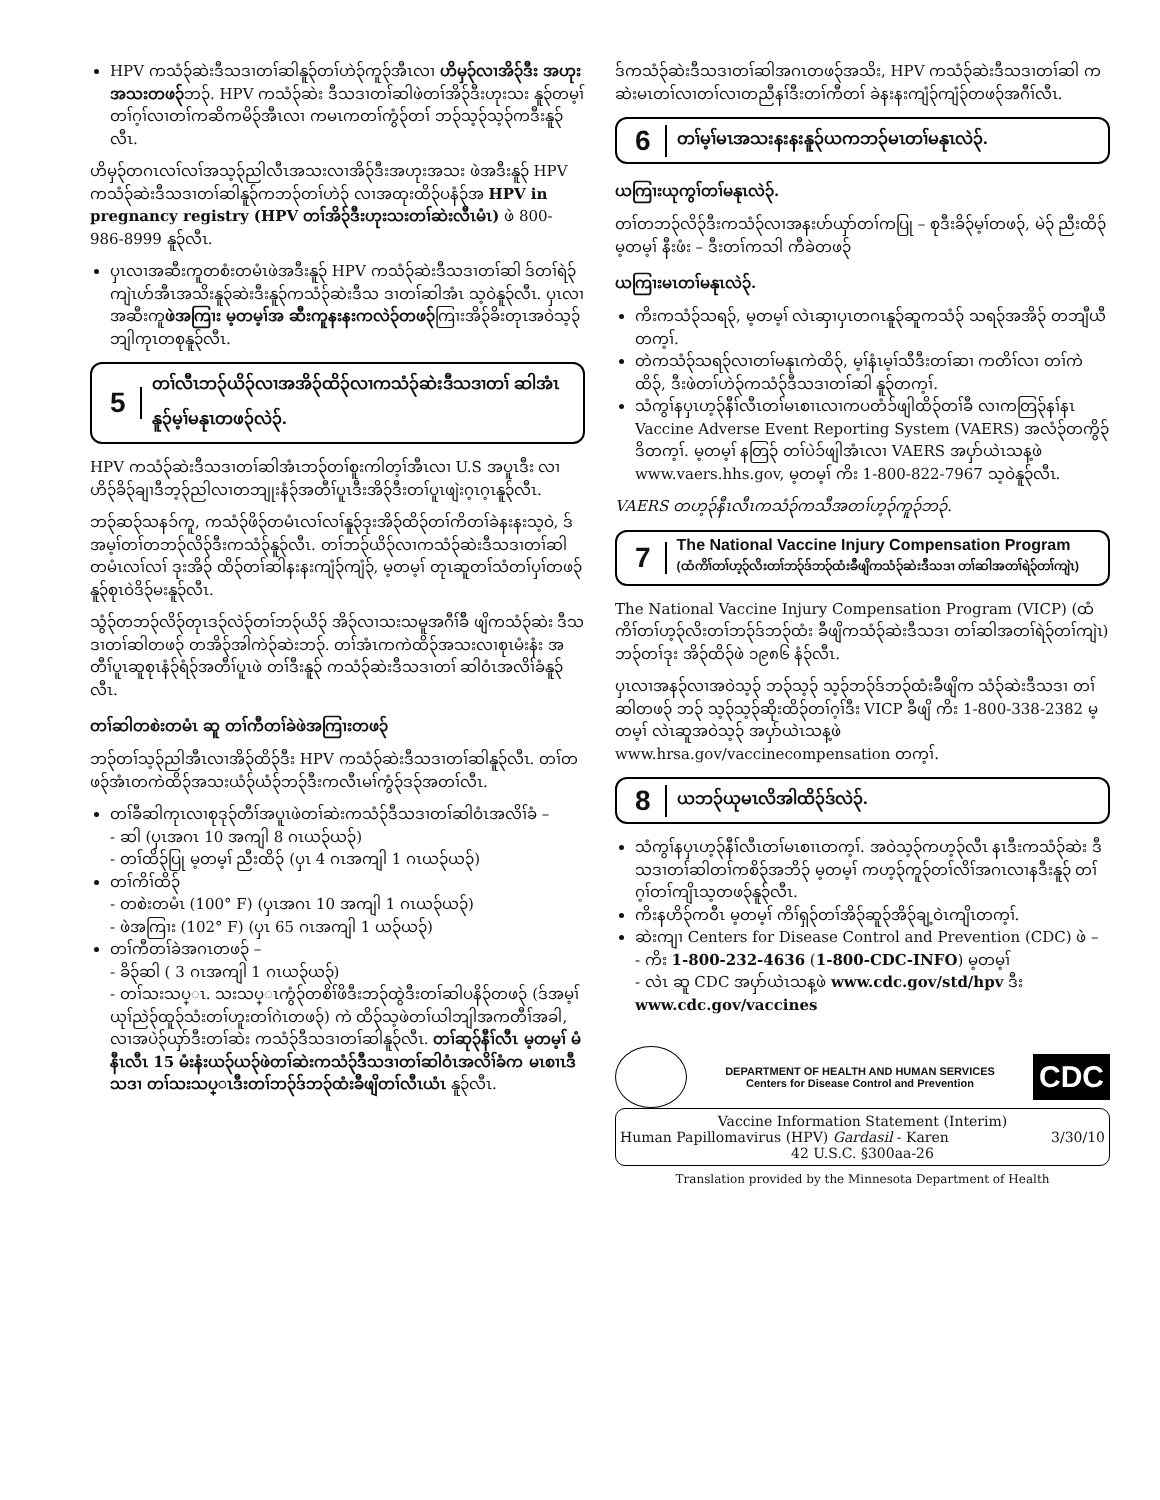HPV ကသံ၃်ဆဲးဒီသဒၢတၢ်ဆါနူ၃်တၢ်ဟဲ၃်ကူ၃်အီၤလၢ ဟိမှ၃်လၢအိ၃်ဒီး အဟုးအသးတဖ၃်ဘ၃်. HPV ကသံ၃်ဆဲး ဒီသဒၢတၢ်ဆါဖဲတၢ်အိ၃်ဒီးဟုးသး နူ၃်တမ့ၢ်တၢ်ဂ့ၢ်လၢတၢ်ကဆိကမိ၃်အီၤလၢ ကမၤကတၢ်ကွံ၃်တၢ် ဘ၃်သ့၃်သ့၃်ကဒီးနူ၃်လီၤ.
ဟိမှ၃်တဂၤလၢ်လၢ်အသ့၃်ညါလီၤအသးလၢအိ၃်ဒီးအဟုးအသး ဖဲအဒီးနူ၃် HPV ကသံ၃်ဆဲးဒီသဒၢတၢ်ဆါနူ၃်ကဘ၃်တၢ်ဟဲ၃် လၢအထုးထိ၃်ပနံ၃်အ HPV in pregnancy registry (HPV တၢ်အိ၃်ဒီးဟုးသးတၢ်ဆဲးလီၤမံၤ) ဖဲ 800-986-8999 နူ၃်လီၤ.
ပှၤလၢအဆီးကူတစံးတမံၤဖဲအဒီးနူ၃် HPV ကသံ၃်ဆဲးဒီသဒၢတၢ်ဆါ ဒ်တၢ်ရဲ၃်ကျဲၤဟ်အီၤအသိးနူ၃်ဆဲးဒီးနူ၃်ကသံ၃်ဆဲးဒီသ ဒၢတၢ်ဆါအံၤ သ့ဝဲနူ၃်လီၤ. ပှၤလၢအဆီးကူဖဲအကြၢး မ့တမ့ၢ်အ ဆီးကူနးနးကလဲ၃်တဖ၃်ကြၢးအိ၃်ခိးတုၤအဝဲသ့၃်ဘျါကုၤတစုနူ၃်လီၤ.
5 တၢ်လီၤဘ၃်ယိ၃်လၢအအိ၃်ထိ၃်လၢကသံ၃်ဆဲးဒီသဒၢတၢ် ဆါအံၤနူ၃်မ့ၢ်မနုၤတဖ၃်လဲ၃်.
HPV ကသံ၃်ဆဲးဒီသဒၢတၢ်ဆါအံၤဘ၃်တၢ်စူးကါတ့ၢ်အီၤလၢ U.S အပူၤဒီး လၢဟိ၃်ခိ၃်ချၢဒီဘ့၃်ညါလၢတဘျုးနံ၃်အတီၢ်ပူၤဒီးအိ၃်ဒီးတၢ်ပူၤဖျဲးဂ့ၤဂ့ၤနူ၃်လီၤ.
ဘ၃်ဆ၃်သနၥ်ကူ, ကသံ၃်ဖိ၃်တမံၤလၢ်လၢ်နူ၃်ဒုးအိ၃်ထိ၃်တၢ်ကိတၢ်ခဲနးနးသ့ဝဲ, ဒ်အမ့ၢ်တၢ်တဘ၃်လိ၃်ဒီးကသံ၃်နူ၃်လီၤ. တၢ်ဘ၃်ယိ၃်လၢကသံ၃်ဆဲးဒီသဒၢတၢ်ဆါ တမံၤလၢ်လၢ် ဒုးအိ၃် ထိ၃်တၢ်ဆါနးနးကျံ၃်ကျံ၃်, မ့တမ့ၢ် တုၤဆူတၢ်သံတၢ်ပှၢ်တဖ၃် နူ၃်စုၤဝဲဒိ၃်မးနူ၃်လီၤ.
သွံ၃်တဘ၃်လိ၃်တုၤဒ၃်လဲ၃်တၢ်ဘ၃်ယိ၃် အိ၃်လၢသးသမူအဂီၢ်ခ်ီ ဖျိကသံ၃်ဆဲး ဒီသဒၢတၢ်ဆါတဖ၃် တအိ၃်အါကဲ၃်ဆဲးဘ၃်. တၢ်အံၤကကဲထိ၃်အသးလၢစုၤမံးနံး အတီၢ်ပူၤဆူစုၤနံ၃်ရံ၃်အတီၢ်ပူၤဖဲ တၢ်ဒီးနူ၃် ကသံ၃်ဆဲးဒီသဒၢတၢ် ဆါဝံၤအလိၢ်ခံနူ၃်လီၤ.
တၢ်ဆါတစဲးတမံၤ ဆူ တၢ်ကီတၢ်ခဲဖဲအကြၢးတဖ၃်
ဘ၃်တၢ်သ့၃်ညါအီၤလၢအိ၃်ထိ၃်ဒီး HPV ကသံ၃်ဆဲးဒီသဒၢတၢ်ဆါနူ၃်လီၤ. တၢ်တဖ၃်အံၤတကဲထိ၃်အသးယံ၃်ယံ၃်ဘ၃်ဒီးကလီၤမၢ်ကွံ၃်ဒ၃်အတၢ်လီၤ.
တၢ်ခီဆါကုၤလၢစုဒု၃်တီၢ်အပူၤဖဲတၢ်ဆဲးကသံ၃်ဒီသဒၢတၢ်ဆါဝံၤအလိၢ်ခံ –
- ဆါ (ပှၤအဂၤ 10 အကျါ 8 ဂၤယ၃်ယ၃်)
- တၢ်ထိ၃်ပြု မ့တမ့ၢ် ညီးထိ၃် (ပှၤ 4 ဂၤအကျါ 1 ဂၤယ၃်ယ၃်)
တၢ်ကိၢ်ထိ၃်
- တစဲးတမံၤ (100° F) (ပှၤအဂၤ 10 အကျါ 1 ဂၤယ၃်ယ၃်)
- ဖဲအကြၢး (102° F) (ပှၤ 65 ဂၤအကျါ 1 ယ၃်ယ၃်)
တၢ်ကီတၢ်ခဲအဂၤတဖ၃် –
- ခိ၃်ဆါ ( 3 ဂၤအကျါ 1 ဂၤယ၃်ယ၃်)
- တၢ်သးသပ္ၤ. သးသပ္ၤကွံ၃်တစိၢ်ဖိဒီးဘ၃်ထွဲဒီးတၢ်ဆါပနိ၃်တဖ၃် (ဒ်အမ့ၢ် ယုၢ်ညဲ၃်ထူ၃်သံးတၢ်ဟူးတၢ်ဂဲၤတဖ၃်) ကဲ ထိ၃်သ့ဖဲတၢ်ယါဘျါအကတီၢ်အခါ, လၢအပဲ၃်ယှာ်ဒီးတၢ်ဆဲး ကသံ၃်ဒီသဒၢတၢ်ဆါနူ၃်လီၤ. တၢ်ဆု၃်နီၢ်လီၤ မ့တမ့ၢ် မံနီၤလီၤ 15 မံးနံးယ၃်ယ၃်ဖဲတၢ်ဆဲးကသံ၃်ဒီသဒၢတၢ်ဆါဝံၤအလိၢ်ခံက မၤစၢၤဒီသဒၢ တၢ်သးသပ္ၤဒီးတၢ်ဘ၃်ဒ်ဘ၃်ထံးခီဖျိတၢ်လီၤယံၤ နူ၃်လီၤ.
ဒ်ကသံ၃်ဆဲးဒီသဒၢတၢ်ဆါအဂၤတဖ၃်အသိး, HPV ကသံ၃်ဆဲးဒီသဒၢတၢ်ဆါ ကဆဲးမၤတၢ်လၢတၢ်လၢတညီနၢ်ဒီးတၢ်ကီတၢ် ခဲနးနးကျံ၃်ကျံ၃်တဖ၃်အဂီၢ်လီၤ.
6 တၢ်မ့ၢ်မၤအသးနးနးနူ၃်ယကဘ၃်မၤတၢ်မနုၤလဲ၃်.
ယကြၢးယုကွၢ်တၢ်မနုၤလဲ၃်.
တၢ်တဘ၃်လိ၃်ဒီးကသံ၃်လၢအနးဟ်ယှာ်တၢ်ကပြု – စုဒီးခိ၃်မ့ၢ်တဖ၃်, မဲ၃် ညီးထိ၃် မ့တမ့ၢ် နီးဖံး – ဒီးတၢ်ကသါ ကီခဲတဖ၃်
ယကြၢးမၤတၢ်မနုၤလဲ၃်.
ကိးကသံ၃်သရ၃်, မ့တမ့ၢ် လဲၤဆှၢပှၤတဂၤနူ၃်ဆူကသံ၃် သရ၃်အအိ၃် တဘျီယီတက့ၢ်.
တဲကသံ၃်သရ၃်လၢတၢ်မနုၤကဲထိ၃်, မ့ၢ်နံၤမ့ၢ်သီဒီးတၢ်ဆၢ ကတိၢ်လၢ တၢ်ကဲထိ၃်, ဒီးဖဲတၢ်ဟဲ၃်ကသံ၃်ဒီသဒၢတၢ်ဆါ နူ၃်တက့ၢ်.
သံကွၢ်နပှၤဟ့၃်နီၢ်လီၤတၢ်မၤစၢၤလၢကပတံၥ်ဖျါထိ၃်တၢ်ခီ လၢကတြ၃်နၢ်နၤ Vaccine Adverse Event Reporting System (VAERS) အလံ၃်တကွိ၃်ဒိတက့ၢ်. မ့တမ့ၢ် နတြ၃် တၢ်ပဲၥ်ဖျါအံၤလၢ VAERS အပှာ်ယဲၤသန့ဖဲ www.vaers.hhs.gov, မ့တမ့ၢ် ကိး 1-800-822-7967 သ့ဝဲနူ၃်လီၤ.
VAERS တဟ့၃်နီၤလီၤကသံ၃်ကသီအတၢ်ဟ့၃်ကူ၃်ဘ၃်.
7 The National Vaccine Injury Compensation Program
(ထံကိၢ်တၢ်ဟ့၃်လိးတၢ်ဘ၃်ဒ်ဘ၃်ထံးခီဖျိကသံ၃်ဆဲးဒီသဒၢ တၢ်ဆါအတၢ်ရဲ၃်တၢ်ကျဲၤ)
The National Vaccine Injury Compensation Program (VICP) (ထံကိၢ်တၢ်ဟ့၃်လိးတၢ်ဘ၃်ဒ်ဘ၃်ထံး ခီဖျိကသံ၃်ဆဲးဒီသဒၢ တၢ်ဆါအတၢ်ရဲ၃်တၢ်ကျဲၤ) ဘ၃်တၢ်ဒုး အိ၃်ထိ၃်ဖဲ ၁၉၈၆ နံ၃်လီၤ.
ပှၤလၢအန၃်လၢအဝဲသ့၃် ဘ၃်သ့၃် သ့၃်ဘ၃်ဒ်ဘ၃်ထံးခီဖျိက သံ၃်ဆဲးဒီသဒၢ တၢ်ဆါတဖ၃် ဘ၃် သ့၃်သ့၃်ဆိုးထိ၃်တၢ်ဂ့ၢ်ဒီး VICP ခီဖျိ ကိး 1-800-338-2382 မ့တမ့ၢ် လဲၤဆူအဝဲသ့၃် အပှာ်ယဲၤသန့ဖဲ www.hrsa.gov/vaccinecompensation တက့ၢ်.
8 ယဘ၃်ယုမၤလိအါထိ၃်ဒ်လဲ၃်.
သံကွၢ်နပှၤဟ့၃်နီၢ်လီၤတၢ်မၤစၢၤတက့ၢ်. အဝဲသ့၃်ကဟ့၃်လီၤ နၤဒီးကသံ၃်ဆဲး ဒီသဒၢတၢ်ဆါတၢ်ကစိ၃်အဘိ၃် မ့တမ့ၢ် ကဟ့၃်ကူ၃်တၢ်လိၢ်အဂၤလၢနဒီးနူ၃် တၢ်ဂ့ၢ်တၢ်ကျိၤသ့တဖ၃်နူ၃်လီၤ.
ကိးနဟိ၃်ကဝီၤ မ့တမ့ၢ် ကိၢ်ရှ၃်တၢ်အိ၃်ဆူ၃်အိ၃်ချ့ဝဲၤကျိၤတက့ၢ်.
ဆဲးကျၢ Centers for Disease Control and Prevention (CDC) ဖဲ –
- ကိး 1-800-232-4636 (1-800-CDC-INFO) မ့တမ့ၢ်
- လဲၤ ဆူ CDC အပှာ်ယဲၤသန့ဖဲ www.cdc.gov/std/hpv ဒီး www.cdc.gov/vaccines
DEPARTMENT OF HEALTH AND HUMAN SERVICES
Centers for Disease Control and Prevention
CDC
Vaccine Information Statement (Interim)
Human Papillomavirus (HPV) Gardasil - Karen 3/30/10
42 U.S.C. §300aa-26
Translation provided by the Minnesota Department of Health